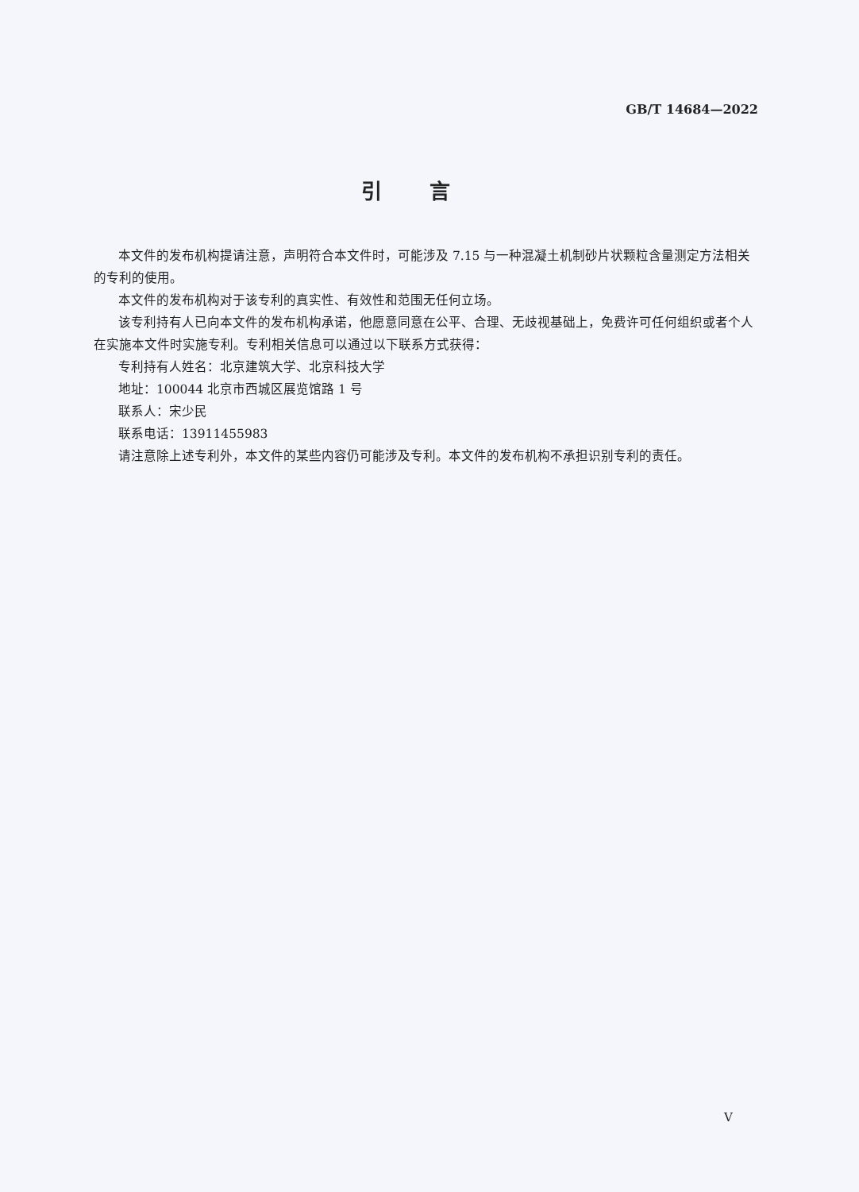GB/T 14684—2022
引言
本文件的发布机构提请注意，声明符合本文件时，可能涉及 7.15 与一种混凝土机制砂片状颗粒含量测定方法相关的专利的使用。
本文件的发布机构对于该专利的真实性、有效性和范围无任何立场。
该专利持有人已向本文件的发布机构承诺，他愿意同意在公平、合理、无歧视基础上，免费许可任何组织或者个人在实施本文件时实施专利。专利相关信息可以通过以下联系方式获得：
专利持有人姓名：北京建筑大学、北京科技大学
地址：100044 北京市西城区展览馆路 1 号
联系人：宋少民
联系电话：13911455983
请注意除上述专利外，本文件的某些内容仍可能涉及专利。本文件的发布机构不承担识别专利的责任。
V